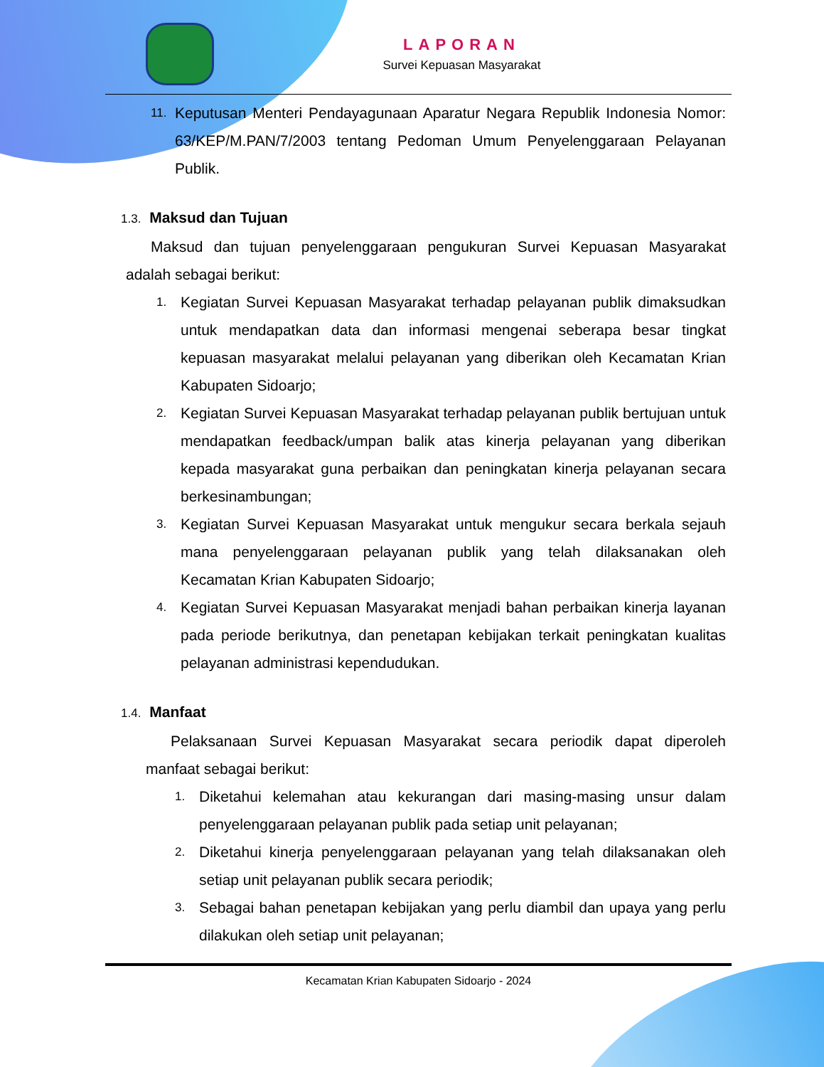LAPORAN
Survei Kepuasan Masyarakat
11. Keputusan Menteri Pendayagunaan Aparatur Negara Republik Indonesia Nomor: 63/KEP/M.PAN/7/2003 tentang Pedoman Umum Penyelenggaraan Pelayanan Publik.
1.3. Maksud dan Tujuan
Maksud dan tujuan penyelenggaraan pengukuran Survei Kepuasan Masyarakat adalah sebagai berikut:
1. Kegiatan Survei Kepuasan Masyarakat terhadap pelayanan publik dimaksudkan untuk mendapatkan data dan informasi mengenai seberapa besar tingkat kepuasan masyarakat melalui pelayanan yang diberikan oleh Kecamatan Krian Kabupaten Sidoarjo;
2. Kegiatan Survei Kepuasan Masyarakat terhadap pelayanan publik bertujuan untuk mendapatkan feedback/umpan balik atas kinerja pelayanan yang diberikan kepada masyarakat guna perbaikan dan peningkatan kinerja pelayanan secara berkesinambungan;
3. Kegiatan Survei Kepuasan Masyarakat untuk mengukur secara berkala sejauh mana penyelenggaraan pelayanan publik yang telah dilaksanakan oleh Kecamatan Krian Kabupaten Sidoarjo;
4. Kegiatan Survei Kepuasan Masyarakat menjadi bahan perbaikan kinerja layanan pada periode berikutnya, dan penetapan kebijakan terkait peningkatan kualitas pelayanan administrasi kependudukan.
1.4. Manfaat
Pelaksanaan Survei Kepuasan Masyarakat secara periodik dapat diperoleh manfaat sebagai berikut:
1. Diketahui kelemahan atau kekurangan dari masing-masing unsur dalam penyelenggaraan pelayanan publik pada setiap unit pelayanan;
2. Diketahui kinerja penyelenggaraan pelayanan yang telah dilaksanakan oleh setiap unit pelayanan publik secara periodik;
3. Sebagai bahan penetapan kebijakan yang perlu diambil dan upaya yang perlu dilakukan oleh setiap unit pelayanan;
Kecamatan Krian Kabupaten Sidoarjo - 2024